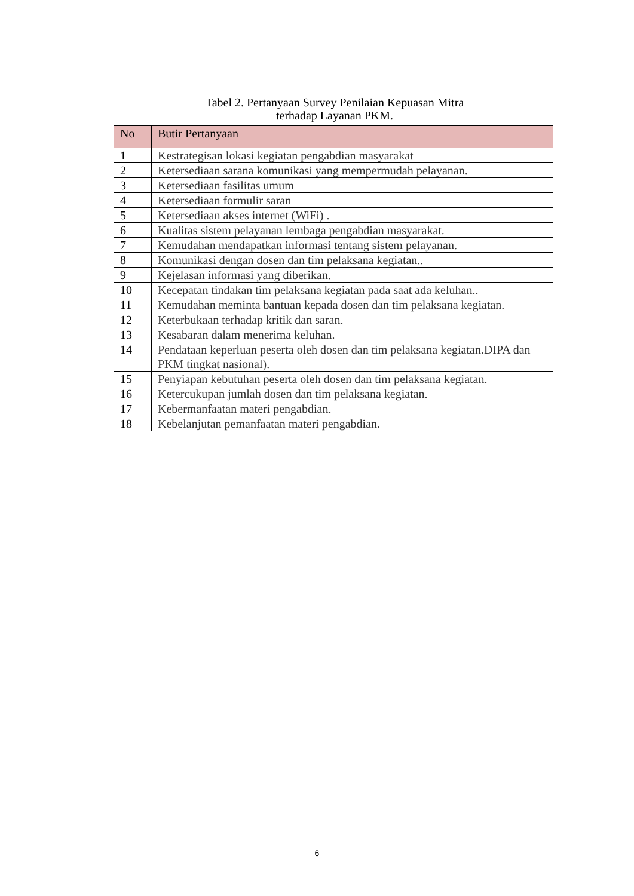Tabel 2. Pertanyaan Survey Penilaian Kepuasan Mitra
terhadap Layanan PKM.
| No | Butir Pertanyaan |
| --- | --- |
| 1 | Kestrategisan lokasi kegiatan pengabdian masyarakat |
| 2 | Ketersediaan sarana komunikasi yang mempermudah pelayanan. |
| 3 | Ketersediaan fasilitas umum |
| 4 | Ketersediaan formulir saran |
| 5 | Ketersediaan akses internet (WiFi) . |
| 6 | Kualitas sistem pelayanan lembaga pengabdian masyarakat. |
| 7 | Kemudahan mendapatkan informasi tentang sistem pelayanan. |
| 8 | Komunikasi dengan dosen dan tim pelaksana kegiatan.. |
| 9 | Kejelasan informasi yang diberikan. |
| 10 | Kecepatan tindakan tim pelaksana kegiatan pada saat ada keluhan.. |
| 11 | Kemudahan meminta bantuan kepada dosen dan tim pelaksana kegiatan. |
| 12 | Keterbukaan terhadap kritik dan saran. |
| 13 | Kesabaran dalam menerima keluhan. |
| 14 | Pendataan keperluan peserta oleh dosen dan tim pelaksana kegiatan.DIPA dan PKM tingkat nasional). |
| 15 | Penyiapan kebutuhan peserta oleh dosen dan tim pelaksana kegiatan. |
| 16 | Ketercukupan jumlah dosen dan tim pelaksana kegiatan. |
| 17 | Kebermanfaatan materi pengabdian. |
| 18 | Kebelanjutan pemanfaatan materi pengabdian. |
6